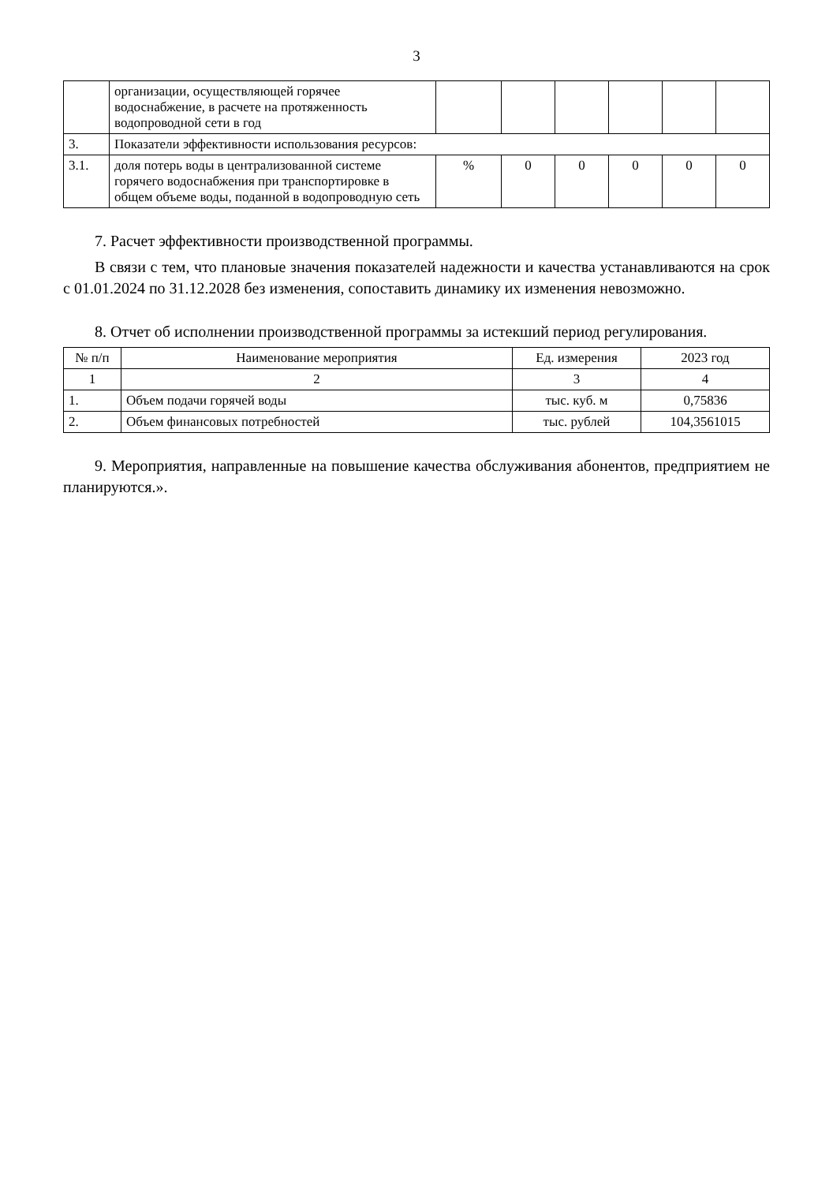3
| | организации, осуществляющей горячее водоснабжение, в расчете на протяженность водопроводной сети в год | | | | | | |
| 3. | Показатели эффективности использования ресурсов: | | | | | | |
| 3.1. | доля потерь воды в централизованной системе горячего водоснабжения при транспортировке в общем объеме воды, поданной в водопроводную сеть | % | 0 | 0 | 0 | 0 | 0 |
7. Расчет эффективности производственной программы.
В связи с тем, что плановые значения показателей надежности и качества устанавливаются на срок с 01.01.2024 по 31.12.2028 без изменения, сопоставить динамику их изменения невозможно.
8. Отчет об исполнении производственной программы за истекший период регулирования.
| № п/п | Наименование мероприятия | Ед. измерения | 2023 год |
| --- | --- | --- | --- |
| 1 | 2 | 3 | 4 |
| 1. | Объем подачи горячей воды | тыс. куб. м | 0,75836 |
| 2. | Объем финансовых потребностей | тыс. рублей | 104,3561015 |
9. Мероприятия, направленные на повышение качества обслуживания абонентов, предприятием не планируются.».